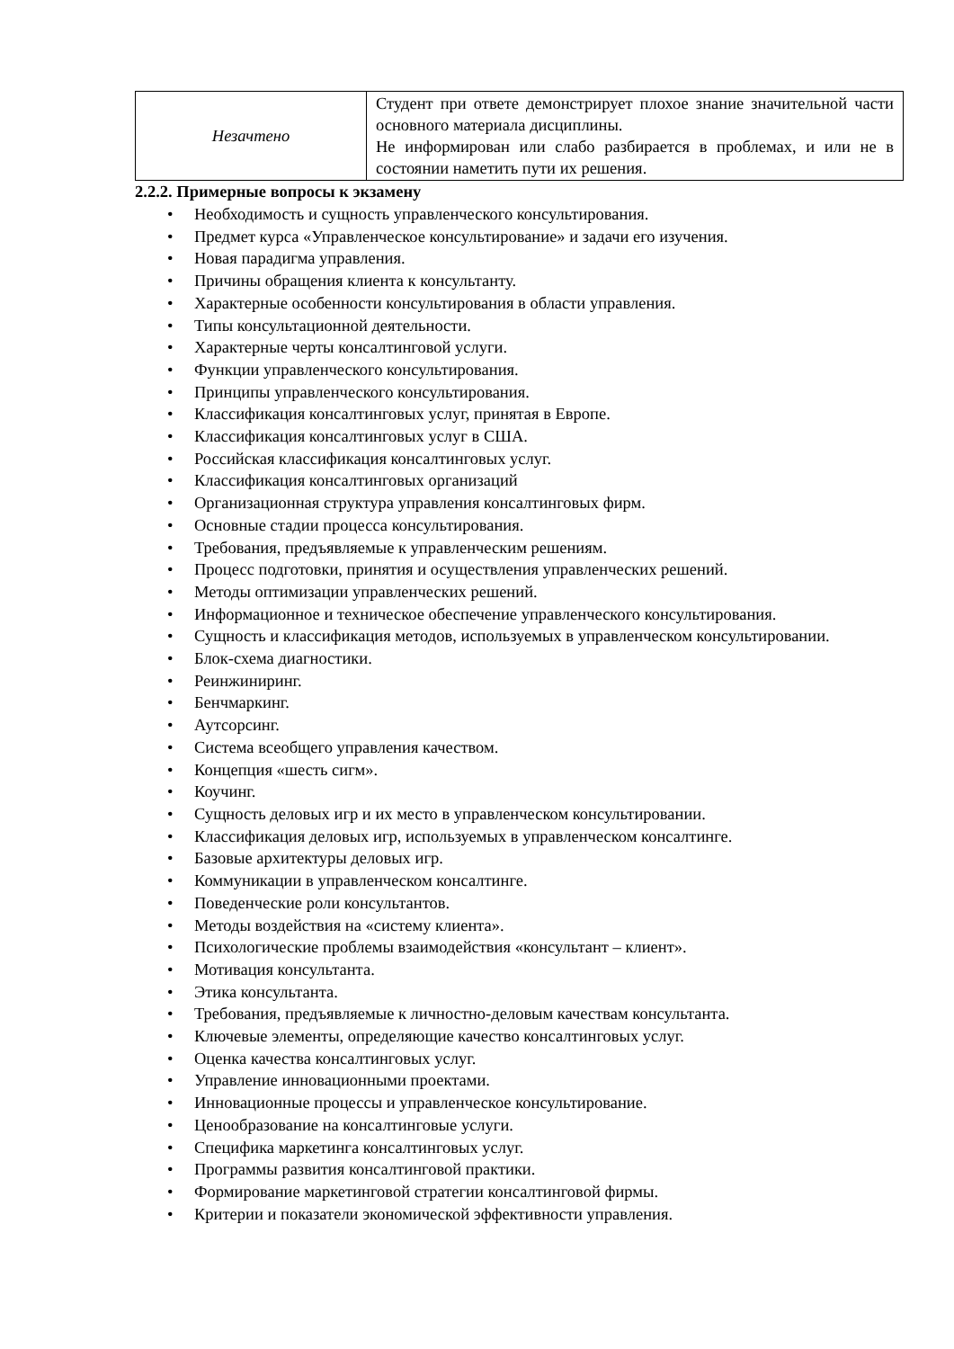| Незачтено | Студент при ответе демонстрирует плохое знание значительной части основного материала дисциплины. Не информирован или слабо разбирается в проблемах, и или не в состоянии наметить пути их решения. |
2.2.2. Примерные вопросы к экзамену
• Необходимость и сущность управленческого консультирования.
• Предмет курса «Управленческое консультирование» и задачи его изучения.
• Новая парадигма управления.
• Причины обращения клиента к консультанту.
• Характерные особенности консультирования в области управления.
• Типы консультационной деятельности.
• Характерные черты консалтинговой услуги.
• Функции управленческого консультирования.
• Принципы управленческого консультирования.
• Классификация консалтинговых услуг, принятая в Европе.
• Классификация консалтинговых услуг в США.
• Российская классификация консалтинговых услуг.
• Классификация консалтинговых организаций
• Организационная структура управления консалтинговых фирм.
• Основные стадии процесса консультирования.
• Требования, предъявляемые к управленческим решениям.
• Процесс подготовки, принятия и осуществления управленческих решений.
• Методы оптимизации управленческих решений.
• Информационное и техническое обеспечение управленческого консультирования.
• Сущность и классификация методов, используемых в управленческом консультировании.
• Блок-схема диагностики.
• Реинжиниринг.
• Бенчмаркинг.
• Аутсорсинг.
• Система всеобщего управления качеством.
• Концепция «шесть сигм».
• Коучинг.
• Сущность деловых игр и их место в управленческом консультировании.
• Классификация деловых игр, используемых в управленческом консалтинге.
• Базовые архитектуры деловых игр.
• Коммуникации в управленческом консалтинге.
• Поведенческие роли консультантов.
• Методы воздействия на «систему клиента».
• Психологические проблемы взаимодействия «консультант – клиент».
• Мотивация консультанта.
• Этика консультанта.
• Требования, предъявляемые к личностно-деловым качествам консультанта.
• Ключевые элементы, определяющие качество консалтинговых услуг.
• Оценка качества консалтинговых услуг.
• Управление инновационными проектами.
• Инновационные процессы и управленческое консультирование.
• Ценообразование на консалтинговые услуги.
• Специфика маркетинга консалтинговых услуг.
• Программы развития консалтинговой практики.
• Формирование маркетинговой стратегии консалтинговой фирмы.
• Критерии и показатели экономической эффективности управления.